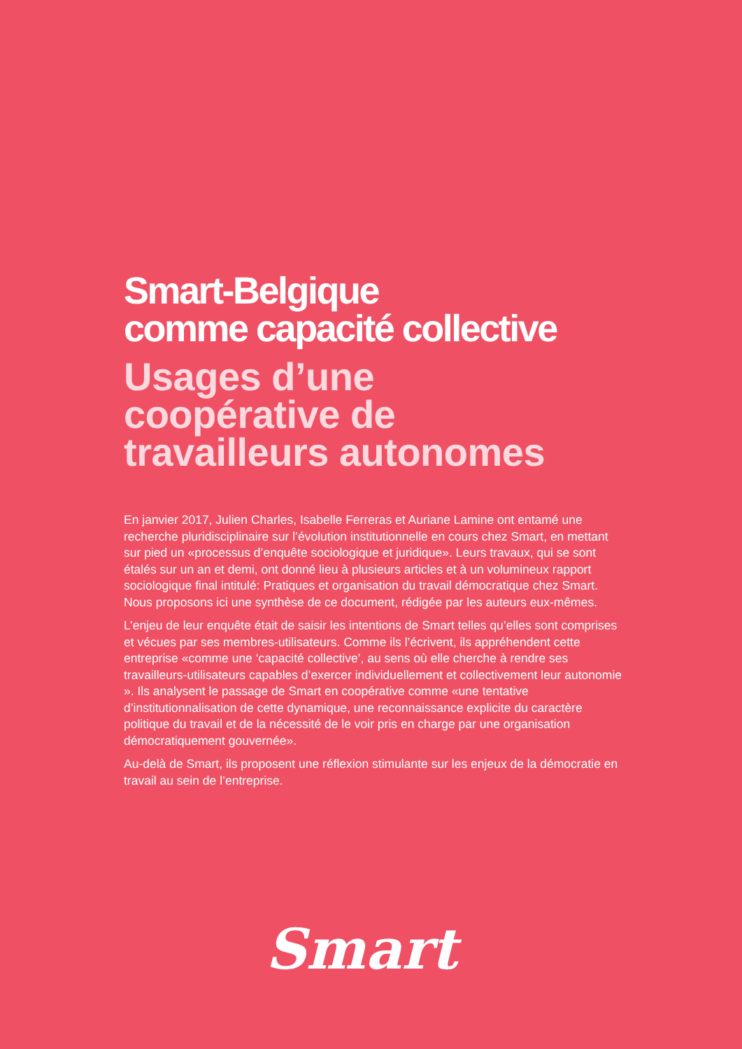Smart-Belgique
comme capacité collective
Usages d’une
coopérative de
travailleurs autonomes
En janvier 2017, Julien Charles, Isabelle Ferreras et Auriane Lamine ont entamé une recherche pluridisciplinaire sur l’évolution institutionnelle en cours chez Smart, en mettant sur pied un «processus d’enquête sociologique et juridique». Leurs travaux, qui se sont étalés sur un an et demi, ont donné lieu à plusieurs articles et à un volumineux rapport sociologique final intitulé: Pratiques et organisation du travail démocratique chez Smart. Nous proposons ici une synthèse de ce document, rédigée par les auteurs eux-mêmes.
L’enjeu de leur enquête était de saisir les intentions de Smart telles qu’elles sont comprises et vécues par ses membres-utilisateurs. Comme ils l’écrivent, ils appréhendent cette entreprise «comme une ‘capacité collective’, au sens où elle cherche à rendre ses travailleurs-utilisateurs capables d’exercer individuellement et collectivement leur autonomie ». Ils analysent le passage de Smart en coopérative comme «une tentative d’institutionnalisation de cette dynamique, une reconnaissance explicite du caractère politique du travail et de la nécessité de le voir pris en charge par une organisation démocratiquement gouvernée».
Au-delà de Smart, ils proposent une réflexion stimulante sur les enjeux de la démocratie en travail au sein de l’entreprise.
Smart